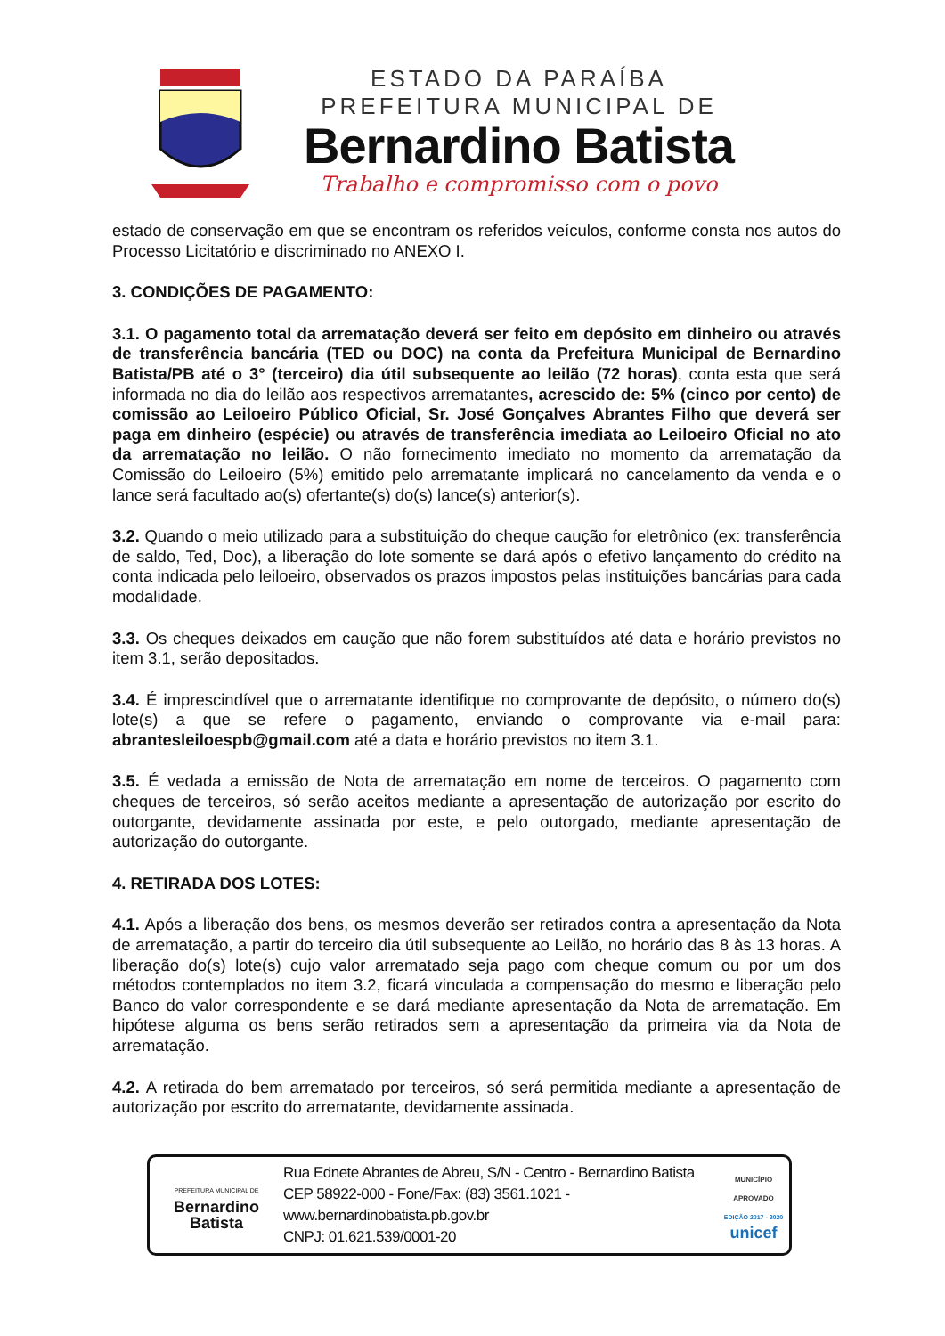ESTADO DA PARAÍBA
PREFEITURA MUNICIPAL DE
Bernardino Batista
Trabalho e compromisso com o povo
estado de conservação em que se encontram os referidos veículos, conforme consta nos autos do Processo Licitatório e discriminado no ANEXO I.
3. CONDIÇÕES DE PAGAMENTO:
3.1. O pagamento total da arrematação deverá ser feito em depósito em dinheiro ou através de transferência bancária (TED ou DOC) na conta da Prefeitura Municipal de Bernardino Batista/PB até o 3° (terceiro) dia útil subsequente ao leilão (72 horas), conta esta que será informada no dia do leilão aos respectivos arrematantes, acrescido de: 5% (cinco por cento) de comissão ao Leiloeiro Público Oficial, Sr. José Gonçalves Abrantes Filho que deverá ser paga em dinheiro (espécie) ou através de transferência imediata ao Leiloeiro Oficial no ato da arrematação no leilão. O não fornecimento imediato no momento da arrematação da Comissão do Leiloeiro (5%) emitido pelo arrematante implicará no cancelamento da venda e o lance será facultado ao(s) ofertante(s) do(s) lance(s) anterior(s).
3.2. Quando o meio utilizado para a substituição do cheque caução for eletrônico (ex: transferência de saldo, Ted, Doc), a liberação do lote somente se dará após o efetivo lançamento do crédito na conta indicada pelo leiloeiro, observados os prazos impostos pelas instituições bancárias para cada modalidade.
3.3. Os cheques deixados em caução que não forem substituídos até data e horário previstos no item 3.1, serão depositados.
3.4. É imprescindível que o arrematante identifique no comprovante de depósito, o número do(s) lote(s) a que se refere o pagamento, enviando o comprovante via e-mail para: abrantesleiloespb@gmail.com até a data e horário previstos no item 3.1.
3.5. É vedada a emissão de Nota de arrematação em nome de terceiros. O pagamento com cheques de terceiros, só serão aceitos mediante a apresentação de autorização por escrito do outorgante, devidamente assinada por este, e pelo outorgado, mediante apresentação de autorização do outorgante.
4. RETIRADA DOS LOTES:
4.1. Após a liberação dos bens, os mesmos deverão ser retirados contra a apresentação da Nota de arrematação, a partir do terceiro dia útil subsequente ao Leilão, no horário das 8 às 13 horas. A liberação do(s) lote(s) cujo valor arrematado seja pago com cheque comum ou por um dos métodos contemplados no item 3.2, ficará vinculada a compensação do mesmo e liberação pelo Banco do valor correspondente e se dará mediante apresentação da Nota de arrematação. Em hipótese alguma os bens serão retirados sem a apresentação da primeira via da Nota de arrematação.
4.2. A retirada do bem arrematado por terceiros, só será permitida mediante a apresentação de autorização por escrito do arrematante, devidamente assinada.
PREFEITURA MUNICIPAL DE
Bernardino
Batista
Rua Ednete Abrantes de Abreu, S/N - Centro - Bernardino Batista
CEP 58922-000 - Fone/Fax: (83) 3561.1021 - www.bernardinobatista.pb.gov.br
CNPJ: 01.621.539/0001-20
MUNICÍPIO APROVADO
EDIÇÃO 2017 - 2020
unicef